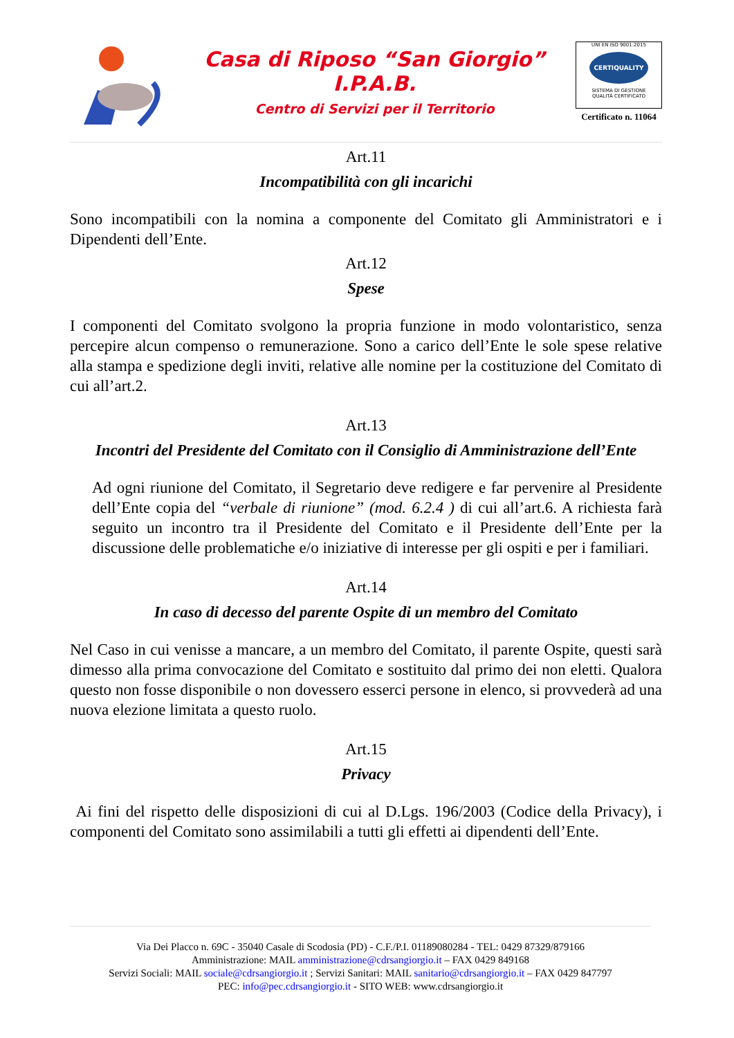Casa di Riposo “San Giorgio”
I.P.A.B.
Centro di Servizi per il Territorio
UNI EN ISO 9001:2015
CERTIQUALITY
SISTEMA DI GESTIONE
QUALITÀ CERTIFICATO
Certificato n. 11064
Art.11
Incompatibilità con gli incarichi
Sono incompatibili con la nomina a componente del Comitato gli Amministratori e i Dipendenti dell’Ente.
Art.12
Spese
I componenti del Comitato svolgono la propria funzione in modo volontaristico, senza percepire alcun compenso o remunerazione. Sono a carico dell’Ente le sole spese relative alla stampa e spedizione degli inviti, relative alle nomine per la costituzione del Comitato di cui all’art.2.
Art.13
Incontri del Presidente del Comitato con il Consiglio di Amministrazione dell’Ente
Ad ogni riunione del Comitato, il Segretario deve redigere e far pervenire al Presidente dell’Ente copia del “verbale di riunione” (mod. 6.2.4 ) di cui all’art.6. A richiesta farà seguito un incontro tra il Presidente del Comitato e il Presidente dell’Ente per la discussione delle problematiche e/o iniziative di interesse per gli ospiti e per i familiari.
Art.14
In caso di decesso del parente Ospite di un membro del Comitato
Nel Caso in cui venisse a mancare, a un membro del Comitato, il parente Ospite, questi sarà dimesso alla prima convocazione del Comitato e sostituito dal primo dei non eletti. Qualora questo non fosse disponibile o non dovessero esserci persone in elenco, si provvederà ad una nuova elezione limitata a questo ruolo.
Art.15
Privacy
Ai fini del rispetto delle disposizioni di cui al D.Lgs. 196/2003 (Codice della Privacy), i componenti del Comitato sono assimilabili a tutti gli effetti ai dipendenti dell’Ente.
Via Dei Placco n. 69C - 35040 Casale di Scodosia (PD) - C.F./P.I. 01189080284 - TEL: 0429 87329/879166
Amministrazione: MAIL amministrazione@cdrsangiorgio.it – FAX 0429 849168
Servizi Sociali: MAIL sociale@cdrsangiorgio.it ; Servizi Sanitari: MAIL sanitario@cdrsangiorgio.it – FAX 0429 847797
PEC: info@pec.cdrsangiorgio.it - SITO WEB: www.cdrsangiorgio.it